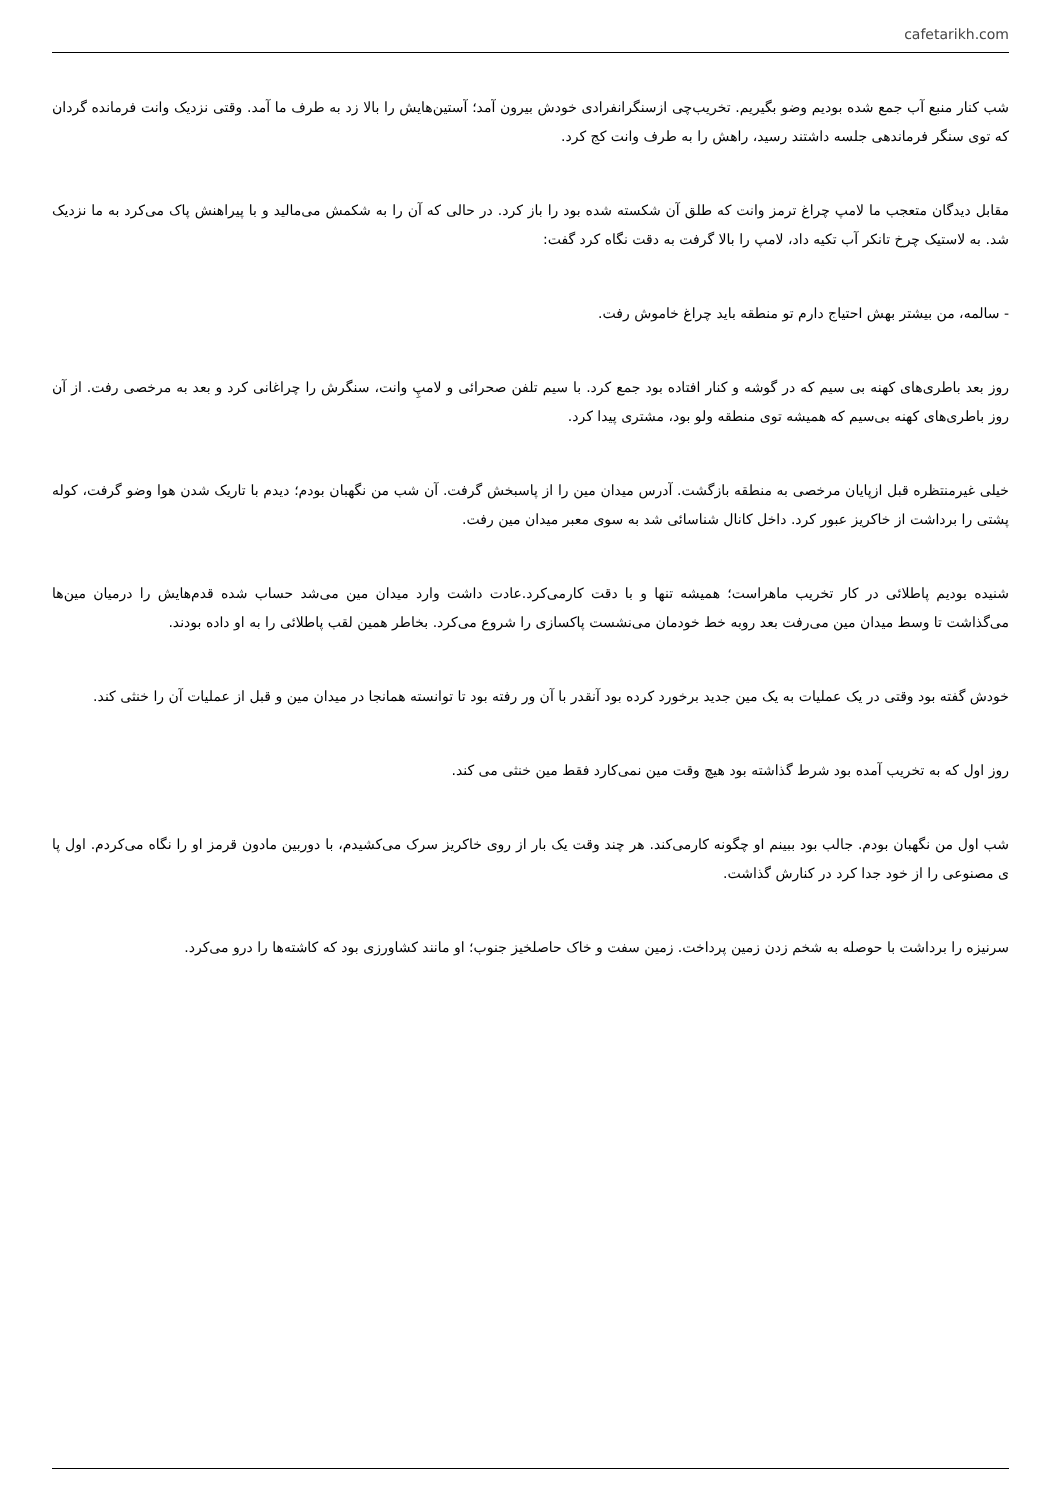cafetarikh.com
شب کنار منبع آب جمع شده بودیم وضو بگیریم. تخریب‌چی ازسنگرانفرادی خودش بیرون آمد؛ آستین‌هایش را بالا زد به طرف ما آمد. وقتی نزدیک وانت فرمانده گردان که توی سنگر فرماندهی جلسه داشتند رسید، راهش را به طرف وانت کج کرد.
مقابل دیدگان متعجب ما لامپ چراغ ترمز وانت که طلق آن شکسته شده بود را باز کرد. در حالی که آن را به شکمش می‌مالید و با پیراهنش پاک می‌کرد به ما نزدیک شد. به لاستیک چرخ تانکر آب تکیه داد، لامپ را بالا گرفت به دقت نگاه کرد گفت:
- سالمه، من بیشتر بهش احتیاج دارم تو منطقه باید چراغ خاموش رفت.
روز بعد باطری‌های کهنه بی سیم که در گوشه و کنار افتاده بود جمع کرد. با سیم تلفن صحرائی و لامپِ وانت، سنگرش را چراغانی کرد و بعد به مرخصی رفت. از آن روز باطری‌های کهنه بی‌سیم که همیشه توی منطقه ولو بود، مشتری پیدا کرد.
خیلی غیرمنتظره قبل ازپایان مرخصی به منطقه بازگشت. آدرس میدان مین را از پاسبخش گرفت. آن شب من نگهبان بودم؛ دیدم با تاریک شدن هوا وضو گرفت، کوله پشتی را برداشت از خاکریز عبور کرد. داخل کانال شناسائی شد به سوی معبر میدان مین رفت.
شنیده بودیم پاطلائی در کار تخریب ماهراست؛ همیشه تنها و با دقت کارمی‌کرد.عادت داشت وارد میدان مین می‌شد حساب شده قدم‌هایش را درمیان مین‌ها می‌گذاشت تا وسط میدان مین می‌رفت بعد روبه خط خودمان می‌نشست پاکسازی را شروع می‌کرد. بخاطر همین لقب پاطلائی را به او داده بودند.
خودش گفته بود وقتی در یک عملیات به یک مین جدید برخورد کرده بود آنقدر با آن ور رفته بود تا توانسته همانجا در میدان مین و قبل از عملیات آن را خنثی کند.
روز اول که به تخریب آمده بود شرط گذاشته بود هیچ وقت مین نمی‌کارد فقط مین خنثی می کند.
شب اول من نگهبان بودم. جالب بود ببینم او چگونه کارمی‌کند. هر چند وقت یک بار از روی خاکریز سرک می‌کشیدم، با دوربین مادون قرمز او را نگاه می‌کردم. اول پا ی مصنوعی را از خود جدا کرد در کنارش گذاشت.
سرنیزه را برداشت با حوصله به شخم زدن زمین پرداخت. زمین سفت و خاک حاصلخیز جنوب؛ او مانند کشاورزی بود که کاشته‌ها را درو می‌کرد.